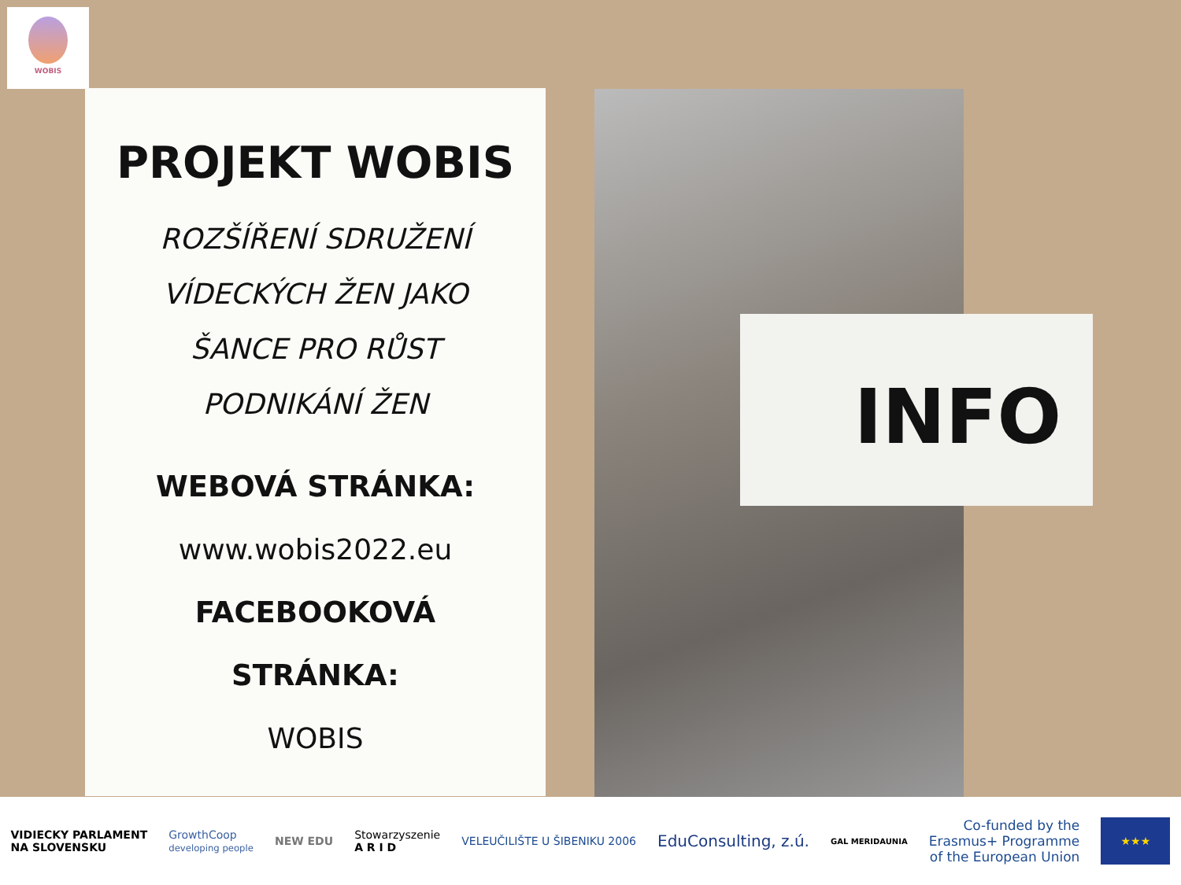WOBIS
PROJEKT WOBIS
ROZŠÍŘENÍ SDRUŽENÍ
VÍDECKÝCH ŽEN JAKO
ŠANCE PRO RŮST
PODNIKÁNÍ ŽEN
WEBOVÁ STRÁNKA:
www.wobis2022.eu
FACEBOOKOVÁ
STRÁNKA:
WOBIS
INFO
VIDIECKY PARLAMENT
NA SLOVENSKU
GrowthCoop
developing people
NEW EDU
Stowarzyszenie
A R I D
VELEUČILIŠTE U ŠIBENIKU 2006
EduConsulting, z.ú.
GAL MERIDAUNIA
Co-funded by the
Erasmus+ Programme
of the European Union
★★★